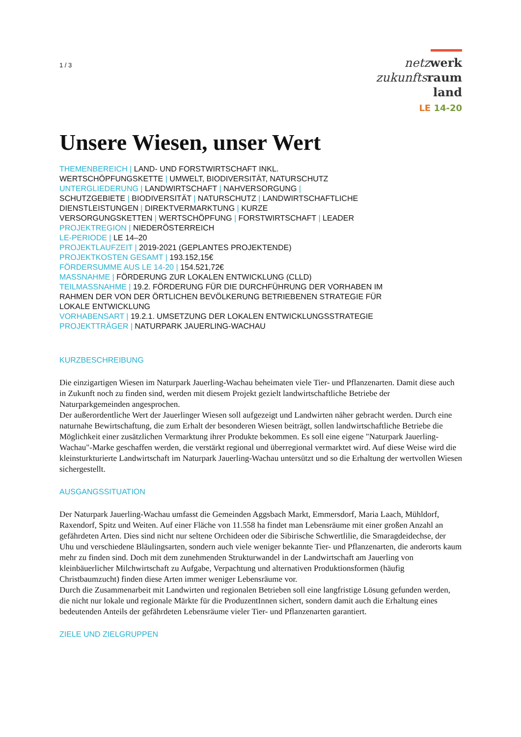1 / 3
netz werk
zukunfts raum
land
LE 14-20
Unsere Wiesen, unser Wert
THEMENBEREICH | LAND- UND FORSTWIRTSCHAFT INKL.
WERTSCHÖPFUNGSKETTE | UMWELT, BIODIVERSITÄT, NATURSCHUTZ
UNTERGLIEDERUNG | LANDWIRTSCHAFT | NAHVERSORGUNG |
SCHUTZGEBIETE | BIODIVERSITÄT | NATURSCHUTZ | LANDWIRTSCHAFTLICHE
DIENSTLEISTUNGEN | DIREKTVERMARKTUNG | KURZE
VERSORGUNGSKETTEN | WERTSCHÖPFUNG | FORSTWIRTSCHAFT | LEADER
PROJEKTREGION | NIEDERÖSTERREICH
LE-PERIODE | LE 14–20
PROJEKTLAUFZEIT | 2019-2021 (GEPLANTES PROJEKTENDE)
PROJEKTKOSTEN GESAMT | 193.152,15€
FÖRDERSUMME AUS LE 14-20 | 154.521,72€
MASSNAHME | FÖRDERUNG ZUR LOKALEN ENTWICKLUNG (CLLD)
TEILMASSNAHME | 19.2. FÖRDERUNG FÜR DIE DURCHFÜHRUNG DER VORHABEN IM
RAHMEN DER VON DER ÖRTLICHEN BEVÖLKERUNG BETRIEBENEN STRATEGIE FÜR
LOKALE ENTWICKLUNG
VORHABENSART | 19.2.1. UMSETZUNG DER LOKALEN ENTWICKLUNGSSTRATEGIE
PROJEKTTRÄGER | NATURPARK JAUERLING-WACHAU
KURZBESCHREIBUNG
Die einzigartigen Wiesen im Naturpark Jauerling-Wachau beheimaten viele Tier- und Pflanzenarten. Damit diese auch in Zukunft noch zu finden sind, werden mit diesem Projekt gezielt landwirtschaftliche Betriebe der Naturparkgemeinden angesprochen.
Der außerordentliche Wert der Jauerlinger Wiesen soll aufgezeigt und Landwirten näher gebracht werden. Durch eine naturnahe Bewirtschaftung, die zum Erhalt der besonderen Wiesen beiträgt, sollen landwirtschaftliche Betriebe die Möglichkeit einer zusätzlichen Vermarktung ihrer Produkte bekommen. Es soll eine eigene "Naturpark Jauerling-Wachau"-Marke geschaffen werden, die verstärkt regional und überregional vermarktet wird. Auf diese Weise wird die kleinsturkturierte Landwirtschaft im Naturpark Jauerling-Wachau untersützt und so die Erhaltung der wertvollen Wiesen sichergestellt.
AUSGANGSSITUATION
Der Naturpark Jauerling-Wachau umfasst die Gemeinden Aggsbach Markt, Emmersdorf, Maria Laach, Mühldorf, Raxendorf, Spitz und Weiten. Auf einer Fläche von 11.558 ha findet man Lebensräume mit einer großen Anzahl an gefährdeten Arten. Dies sind nicht nur seltene Orchideen oder die Sibirische Schwertlilie, die Smaragdeidechse, der Uhu und verschiedene Bläulingsarten, sondern auch viele weniger bekannte Tier- und Pflanzenarten, die anderorts kaum mehr zu finden sind. Doch mit dem zunehmenden Strukturwandel in der Landwirtschaft am Jauerling von kleinbäuerlicher Milchwirtschaft zu Aufgabe, Verpachtung und alternativen Produktionsformen (häufig Christbaumzucht) finden diese Arten immer weniger Lebensräume vor.
Durch die Zusammenarbeit mit Landwirten und regionalen Betrieben soll eine langfristige Lösung gefunden werden, die nicht nur lokale und regionale Märkte für die ProduzentInnen sichert, sondern damit auch die Erhaltung eines bedeutenden Anteils der gefährdeten Lebensräume vieler Tier- und Pflanzenarten garantiert.
ZIELE UND ZIELGRUPPEN